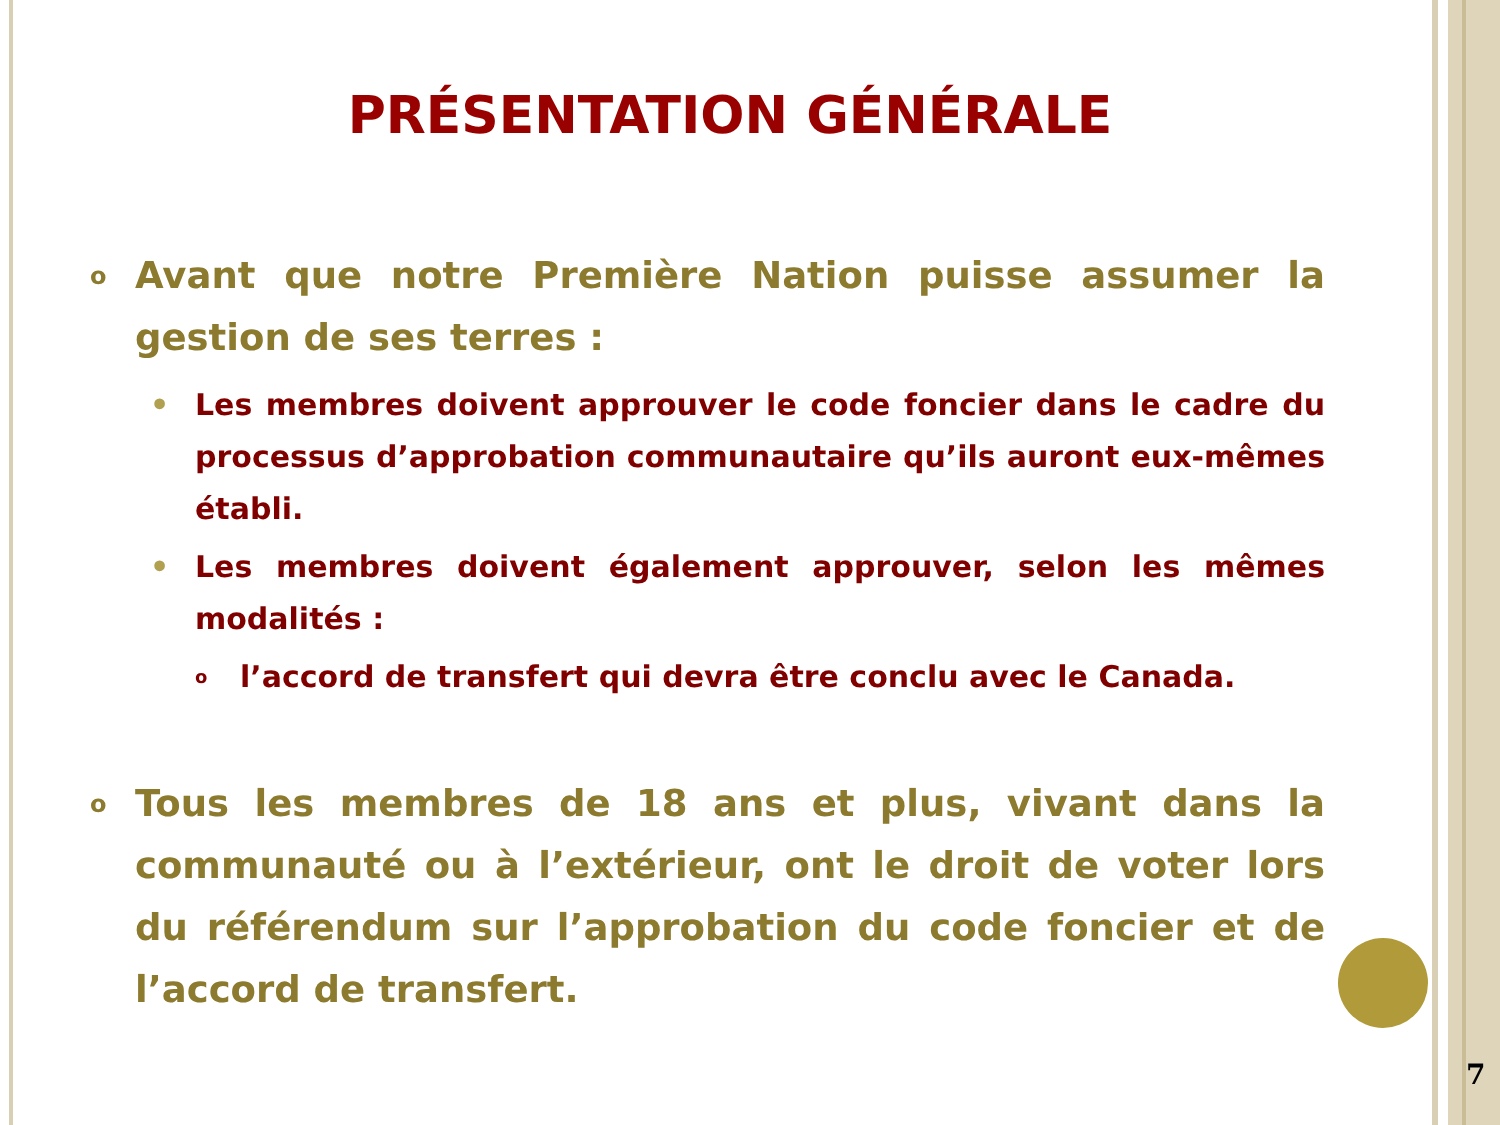PRÉSENTATION GÉNÉRALE
o Avant que notre Première Nation puisse assumer la gestion de ses terres :
• Les membres doivent approuver le code foncier dans le cadre du processus d’approbation communautaire qu’ils auront eux-mêmes établi.
• Les membres doivent également approuver, selon les mêmes modalités :
ol’accord de transfert qui devra être conclu avec le Canada.
o Tous les membres de 18 ans et plus, vivant dans la communauté ou à l’extérieur, ont le droit de voter lors du référendum sur l’approbation du code foncier et de l’accord de transfert.
7